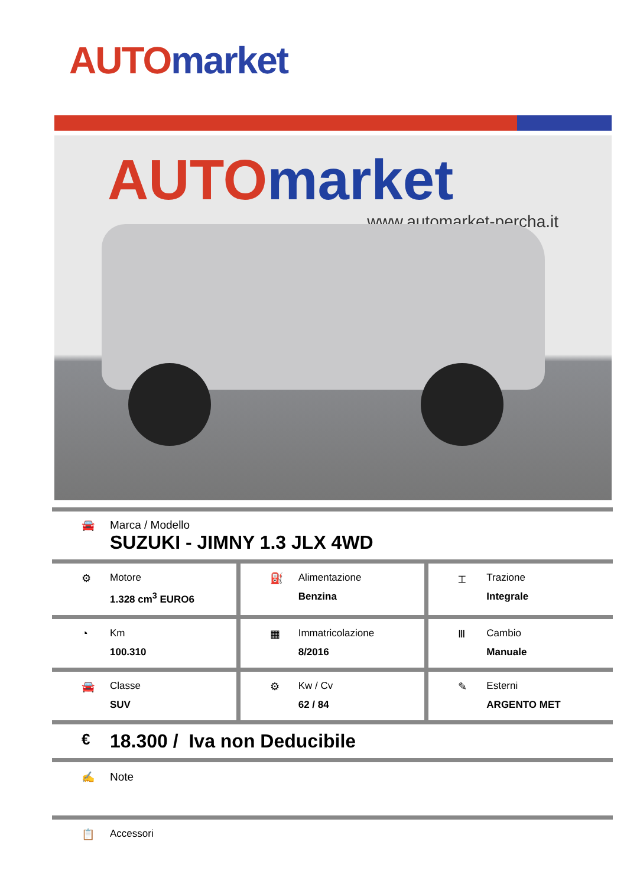AUTO market
AUTO market
www.automarket-percha.it
🚘 Marca / Modello
SUZUKI - JIMNY 1.3 JLX 4WD
⚙ Motore
1.328 cm<sup>3</sup> EURO6
⛽ Alimentazione
Benzina
⌶ Trazione
Integrale
◔ Km
100.310
▦ Immatricolazione
8/2016
Ⅲ Cambio
Manuale
🚘 Classe
SUV
⚙ Kw / Cv
62 / 84
✎ Esterni
ARGENTO MET
€
18.300 / Iva non Deducibile
✍ Note
📋 Accessori